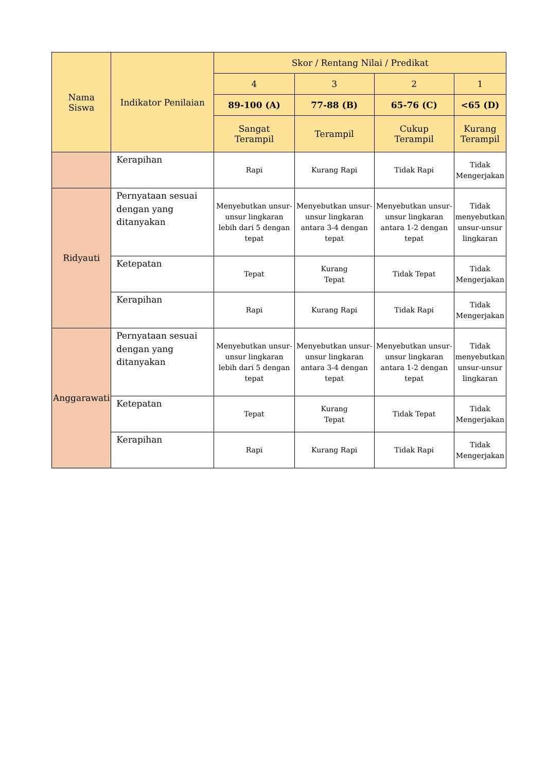| Nama Siswa | Indikator Penilaian | Skor / Rentang Nilai / Predikat | | | |
| --- | --- | --- | --- | --- | --- |
| | | 4 | 3 | 2 | 1 |
| | | 89-100 (A) | 77-88 (B) | 65-76 (C) | <65 (D) |
| | | Sangat Terampil | Terampil | Cukup Terampil | Kurang Terampil |
| | Kerapihan | Rapi | Kurang Rapi | Tidak Rapi | Tidak Mengerjakan |
| Ridyauti | Pernyataan sesuai dengan yang ditanyakan | Menyebutkan unsur-unsur lingkaran lebih dari 5 dengan tepat | Menyebutkan unsur-unsur lingkaran antara 3-4 dengan tepat | Menyebutkan unsur-unsur lingkaran antara 1-2 dengan tepat | Tidak menyebutkan unsur-unsur lingkaran |
| | Ketepatan | Tepat | Kurang Tepat | Tidak Tepat | Tidak Mengerjakan |
| | Kerapihan | Rapi | Kurang Rapi | Tidak Rapi | Tidak Mengerjakan |
| Anggarawati | Pernyataan sesuai dengan yang ditanyakan | Menyebutkan unsur-unsur lingkaran lebih dari 5 dengan tepat | Menyebutkan unsur-unsur lingkaran antara 3-4 dengan tepat | Menyebutkan unsur-unsur lingkaran antara 1-2 dengan tepat | Tidak menyebutkan unsur-unsur lingkaran |
| | Ketepatan | Tepat | Kurang Tepat | Tidak Tepat | Tidak Mengerjakan |
| | Kerapihan | Rapi | Kurang Rapi | Tidak Rapi | Tidak Mengerjakan |